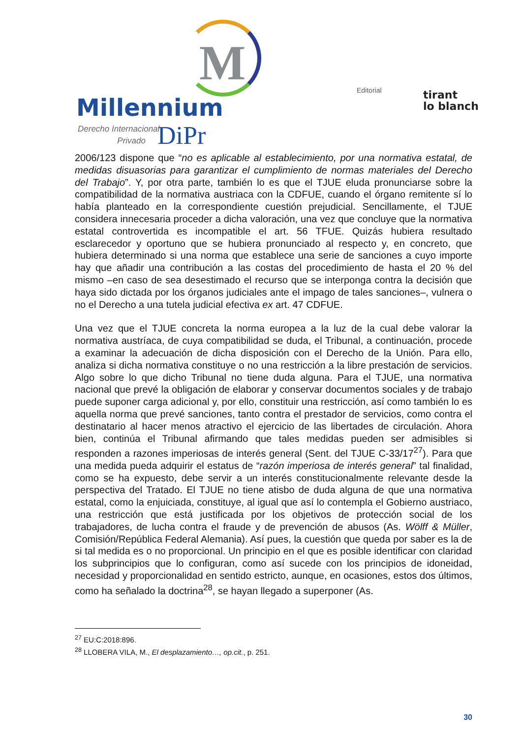M
Millennium
Derecho Internacional
Privado
DiPr
Editorial
tirant
lo blanch
2006/123 dispone que “no es aplicable al establecimiento, por una normativa estatal, de medidas disuasorias para garantizar el cumplimiento de normas materiales del Derecho del Trabajo”. Y, por otra parte, también lo es que el TJUE eluda pronunciarse sobre la compatibilidad de la normativa austriaca con la CDFUE, cuando el órgano remitente sí lo había planteado en la correspondiente cuestión prejudicial. Sencillamente, el TJUE considera innecesaria proceder a dicha valoración, una vez que concluye que la normativa estatal controvertida es incompatible el art. 56 TFUE. Quizás hubiera resultado esclarecedor y oportuno que se hubiera pronunciado al respecto y, en concreto, que hubiera determinado si una norma que establece una serie de sanciones a cuyo importe hay que añadir una contribución a las costas del procedimiento de hasta el 20 % del mismo –en caso de sea desestimado el recurso que se interponga contra la decisión que haya sido dictada por los órganos judiciales ante el impago de tales sanciones–, vulnera o no el Derecho a una tutela judicial efectiva ex art. 47 CDFUE.
Una vez que el TJUE concreta la norma europea a la luz de la cual debe valorar la normativa austríaca, de cuya compatibilidad se duda, el Tribunal, a continuación, procede a examinar la adecuación de dicha disposición con el Derecho de la Unión. Para ello, analiza si dicha normativa constituye o no una restricción a la libre prestación de servicios. Algo sobre lo que dicho Tribunal no tiene duda alguna. Para el TJUE, una normativa nacional que prevé la obligación de elaborar y conservar documentos sociales y de trabajo puede suponer carga adicional y, por ello, constituir una restricción, así como también lo es aquella norma que prevé sanciones, tanto contra el prestador de servicios, como contra el destinatario al hacer menos atractivo el ejercicio de las libertades de circulación. Ahora bien, continúa el Tribunal afirmando que tales medidas pueden ser admisibles si responden a razones imperiosas de interés general (Sent. del TJUE C-33/17<sup>27</sup>). Para que una medida pueda adquirir el estatus de “razón imperiosa de interés general” tal finalidad, como se ha expuesto, debe servir a un interés constitucionalmente relevante desde la perspectiva del Tratado. El TJUE no tiene atisbo de duda alguna de que una normativa estatal, como la enjuiciada, constituye, al igual que así lo contempla el Gobierno austriaco, una restricción que está justificada por los objetivos de protección social de los trabajadores, de lucha contra el fraude y de prevención de abusos (As. Wölff & Müller, Comisión/República Federal Alemania). Así pues, la cuestión que queda por saber es la de si tal medida es o no proporcional. Un principio en el que es posible identificar con claridad los subprincipios que lo configuran, como así sucede con los principios de idoneidad, necesidad y proporcionalidad en sentido estricto, aunque, en ocasiones, estos dos últimos, como ha señalado la doctrina<sup>28</sup>, se hayan llegado a superponer (As.
<sup>27</sup> EU:C:2018:896.
<sup>28</sup> LLOBERA VILA, M., El desplazamiento…, op.cit., p. 251.
30